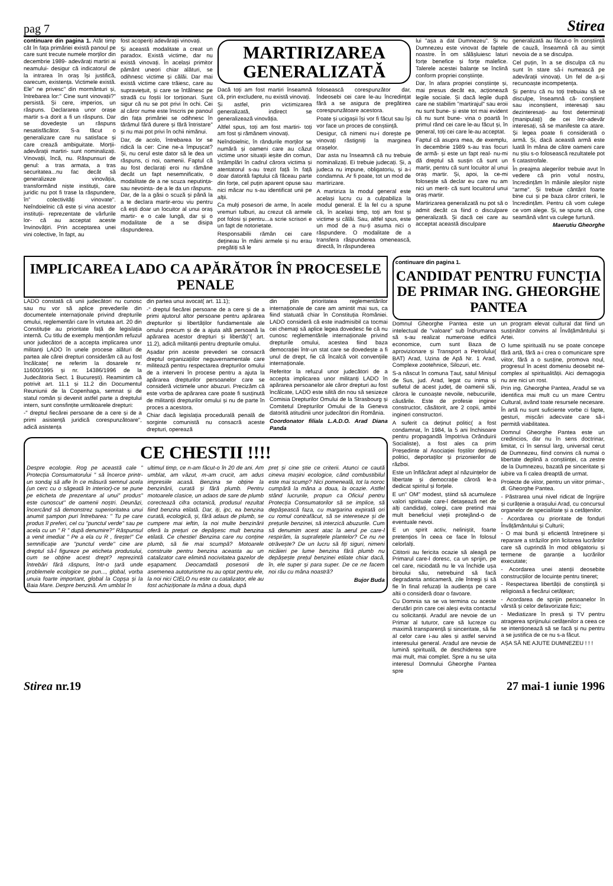pag 7 Stirea
continuare din pagina 1. Atât timp cât în fața primăriei există panoul pe care sunt trecute numele morților din decembrie 1989- adevărați martiri ai neamului- desigur că indicatorul de la intrarea în oraș își justifică, oarecum, existența. Victimele există. Ele" ne privesc" din mormânturi și, întrebarea lor:" Cine sunt vinovații?" persistă. Și cere, imperios, un răspuns. Declararea unor orașe martir s-a dorit a fi un răspuns. Dar se dovedește un răspuns nesatisfăcător. S-a făcut o generalizare care nu satisface și care crează ambiguitate. Morții- adevărații martiri- sunt nominalizați. Vinovații, încă, nu. Răspunsuri de genul: a tras armata, a tras securitatea...nu fac decât să generalizeze vinovăția, transformând niște instituții, care juridic nu pot fi trase la răspundere, în" colectivități vinovate". Neîndoielnic că este și vina acestor instituții- reprezentate de vârfurile lor- că au acceptat aceste învinovățiri. Prin acceptarea unei vini colective, în fapt, au
fost acoperiți adevărații vinovați.
Și această modalitate a creat un paradox. Există victime, dar nu există vinovați. În același primitor pământ uneori chiar alături, se odihnesc victime și călăi. Dar mai există victime care trăiesc, care au supraviețuit, și care se întâlnesc pe stradă cu foștii lor torționari. Sunt sigur că nu se pot privi în ochi. Cei al căror nume este înscris pe panoul din fața primăriei se odihnesc în tărâmul fără durere și fără întristare" și nu mai pot privi în ochii nimănui.
Dar, de acolo, întrebarea lor se ridică la cer: Cine ne-a împușcat? Și, nu cerul este dator să le dea un răspuns, ci noi, oamenii. Faptul că au fost declarați eroi nu rămâne decât un fapt nesemnificativ, o modalitate de a ne scuza neputința-sau nevointa- de a le da un răspuns. Dar, de la a găsi o scuză și până la a te declara martir-erou viu pentru că ești doar un locuitor al unui oraș martir- e o cale lungă, dar și o modalitate de a se disipa răspunderea.
MARTIRIZAREA GENERALIZATĂ
Dacă toți am fost martiri înseamnă că, prin excludere, nu există vinovați.
Și astfel, prin victimizarea generalizată, indirect se generalizează vinovăția.
Altfel spus, toți am fost martiri- toți am fost și rămânem vinovați.
Neîndoielnic, în rândurile morților se numără și oameni care au căzut victime unor situații ieșite din comun, întâmplări în cadrul cărora victima și atentatorul s-au trezit față în față doar datorită faptului că făceau parte din forțe, cel puțin aparent opuse sau nici măcar nu s-au identificat unii pe alții.
Ca mulți posesori de arme, în acele vremuri tulburi, au crezut că armele pot folosi și pentru...a scrie scrisori e un fapt de notorietate.
Responsabilii rămân cei care dețineau în mâini armele și nu erau pregătiți să le
folosească corespunzător dar, îndeosebi cei care le-au încredințat fără a se asigura de pregătirea corespunzătoare acestora.
Poate și ucigașii își vor fi făcut sau își vor face un proces de conștiință.
Desigur, că nimeni nu-i dorește pe vinovați răstigniți la marginea orașelor.
Dar asta nu înseamnă că nu trebuie nominalizați. Ei trebuie judecați. Și, a judeca nu impune, obligatoriu, și a-i condamna. Ar fi poate, tot un mod de martirizare.
A martiriza la modul general este același lucru cu a culpabiliza la modul general. E la fel cu a spune că, în același timp, toți am fost și victime și călăi. Sau, altfel spus, este un mod de a nu-ți asuma nici o răspundere. O modalitate de a transfera răspunderea omenească, directă, în răspunderea
lui "așa a dat Dumnezeu". Și nu Dumnezeu este vinovat de faptele noastre. În om sălășluiesc laturi forțe benefice și forțe malefice. Talerele acestei balanțe se înclină conform propriei conștiințe.
Dar, în afara propriei conștiințe și, mai presus decât ea, acționează legile sociale. Și dacă legile după care ne stabilim "martirajul" sau eroii nu sunt bune- și este tot mai evident că nu sunt bune- vina o poartă în primul rând cei care le-au făcut și, în general, toți cei care le-au acceptat.
Faptul că asupra mea, de exemplu, în decembrie 1989 s-au tras focuri de armă- și este un fapt real- nu-mi dă dreptul să susțin că sunt un martir, pentru că sunt locuitor al unui oraș martir. Și, apoi, la ce-mi folosește să declar eu care nu am nici un merit- că sunt locuitorul unui oraș martir.
Martirizarea generalizată nu pot să o admit decât ca fiind o disculpare generalizată. Și dacă cei care au acceptat această disculpare
generalizată au făcut-o în conștiință de cauză, înseamnă că au simțit nevoia de a se disculpa.
Cel puțin, în a se disculpa că nu sunt în stare să-i numească pe adevărații vinovați. Un fel de a-și recunoaște incompetența.
Și pentru că nu toți trebuiau să se disculpe, înseamnă că- conștient sau inconștient, interesați sau dezinteresați- au fost determinați (manipulați) de cei într-adevăr interesați, să se manifeste ca atare. Și legea poate fi considerată o armă. Și, dacă această armă este luată în mâna de către oameni care nu știu s-o folosească rezultatele pot fi catastrofale.
În preajma alegerilor trebuie avut în vedere că prin votul nostru, încredințăm în mâinile aleșilor niște "arme". Și trebuie cântărit foarte bine cui și pe baza căror criterii, le încredințăm. Pentru că vom culege ce vom alege. Și, se spune că, cine seamănă vânt va culege furtună.
Maerutiu Gheorghe
IMPLICAREA LADO CA APĂRĂTOR ÎN PROCESELE PENALE
LADO constată că unii judecători nu cunosc sau nu vor să aplice prevederile din documentele internaționale privind drepturile omului, reglementări care în virtutea art. 20 din Constituție au prioritate față de legislația internă. Cu titlu de exemplu menționăm refuzul unor judecători de a accepta implicarea unor militanți LADO în unele procese alături de partea ale cărei drepturi considerăm că au fost încălcate( ne referim la dosarele nr. 11600/1995 și nr. 14386/1996 de la Judecătoria Sect. 1 București). Reamintim că potrivit art. 11.1 și 11.2 din Documentul Reuniunii de la Copenhaga, semnat și de statul român și devenit astfel parte a dreptului intern, sunt consfințite următoarele drepturi:
-" dreptul fiecărei persoane de a cere și de a primi asistență juridică corespunzătoare", adică asistența
din partea unui avocat( art. 11.1);
-" dreptul fiecărei persoane de a cere și de a primi ajutorul altor persoane pentru apărarea drepturilor și libertăților fundamentale ale omului precum și de a ajuta altă persoană la apărarea acestor drepturi și libertăți"( art. 11.2), adică militanții pentru drepturile omului.
Așadar prin aceste prevederi se consacră dreptul organizațiilor neguvernamentale care militează pentru respectarea drepturilor omului de a interveni în procese pentru a ajuta la apărarea drepturilor persoanelor care se consideră victimele unor abuzuri. Precizăm că este vorba de apărarea care poate fi susținută de militanții drepturilor omului și nu de parte în proces a acestora.
Chiar dacă legislația procedurală penală de sorginte comunistă nu consacră aceste drepturi, operează
din plin prioritatea reglementărilor internaționale de care am amintit mai sus, ca fiind statuată chiar în Constituția României. LADO consideră că este inadmisibil ca tocmai cei chemați să aplice legea dovedesc fie că nu cunosc reglementările internaționale privind drepturile omului, acestea fiind baza democrației într-un stat care se dovedește a fi unul de drept, fie că încalcă voit convențiile internaționale.
Referitor la refuzul unor judecători de a accepta implicarea unor militanți LADO în apărarea persoanelor ale căror drepturi au fost încălcate, LADO este silită din nou să sesizeze Comisia Drepturilor Omului de la Strasbourg și Comitetul Drepturilor Omului de la Geneva datorită atitudinii unor judecători din România.
Coordonator filiala L.A.D.O. Arad Diana Panda
CE CHESTII !!!!
Despre ecologie. Rog pe această cale " Protecția Consumatorului " să încerce printr-un sondaj să afle în ce măsură semnul acela (un cerc cu o săgeată în interior)-ce se pune pe eticheta de prezentare al unui" produs" este cunoscut" de oamenii noștri. Deunăzi, încercând să demonstrez superioritatea unui anumit șampon puri întrebarea: " Tu pe care produs îl preferi, cel cu "punctul verde" sau pe acela cu un " R " după denumire?" Răspunsul a venit imediat " Pe a ela cu R , firește!" Ce semnificație are "punctul verde" cine are dreptul să-l figureze pe eticheta produsului, cum se obține acest drept? reprezintă întrebări fără răspuns, într-o țară unde problemele ecologice se pun..., global, vorba unuia foarte important, global la Copșa și la Baia Mare. Despre benzină. Am umblat în
ultimul timp, ce n-am făcut-o în 20 de ani. Am umblat, am văzut, m-am crucit, am adus impresiile acasă. Benzina se obține la benzinării, curată și fără plumb. Pentru motoarele clasice, un adaos de sare de plumb corectează cifra octanică, produsul rezultat fiind benzina etilată. Dar, iți, ipc, ea benzina curată, ecologică, și, fără adaus de plumb, se cumpere mai ieftin, la noi multe benzinării oferă la prețuri ce depășesc mult benzina etilată. Ce chestie! Benzina care nu conține plumb, să fie mai scumpă? Motoarele construite pentru benzina aceasta au un catalizator care elimină nocivitatea gazelor de eșapament. Deocamdată posesorii de asemenea autoturisme nu au optat pentru ele, la noi nici CIELO nu este cu catalizator, ele au fost achiziționate la mâna a doua, după
preț și cine știe ce criterii. Atunci ce caută cineva mașini ecologice, când combustibilul este mai scump? Nici pomeneală, tot la noroc cumpără la mâna a doua, la ocazie. Astfel stând lucrurile, propun ca Oficiul pentru Protecția Consumatorilor să se implice, să depășească faza, cu margarina expirată ori cu romul contrafăcut, să se intereseze și de prețurile benzinei, să interzică abuzurile. Cum să denumim acest atac la aerul pe care-l respirăm, la suprafețele plantelor? Ce nu ne otrăvește? De un lucru să fiți siguri, nimeni nicăieri pe lume benzina fără plumb nu depășește prețul benzinei etilate chiar dacă, în, ele super și para super. De ce ne facem noi rău cu mâna noastră?
Bujor Buda
continuare din pagina 1.
CANDIDAT PENTRU FUNCȚIA DE PRIMAR ING. GHEORGHE PANTEA
Domnul Gheorghe Pantea este un intelectual de "valoare" sub îndrumarea să s-au realizat numeroase edificii economice, cum sunt Baza de aprovizionare și Transport a Petrolului( BAT) Arad, Uzina de Apă Nr. 1 Arad, Complexe zootehnice, Silozuri, etc.
S-a născut în comuna Țauț, satul Minișul de Sus, jud. Arad, legat cu inima și sufletul de acest județ, de oamenii săi, cărora le cunoaște nevoile, nebucuriile, căutările. Este de profesie inginer constructor, căsătorit, are 2 copii, ambii ingineri constructori.
A suferit ca deținut politic( a fost condamnat, în 1984, la 5 ani închisoare pentru propagandă împotriva Orânduirii Socialiste), a fost ales ca prim Președinte al Asociației foștilor deținuți politici, deportaților și prizonierilor de război.
Este un înflăcărat adept al năzuințelor de libertate și democrație căroră le-a dedicat spiritul și forțele.
E un" OM" modest, știind să acumuleze valori spirituale care-l detașează net de alți candidați, colegi, care pretind mai mult beneficiul vieții protejând-o de eventuale nevoi.
E un spirit activ, neliniștit, foarte pretențios în ceea ce face în folosul celorlalți.
Cititorii au fericita ocazie să aleagă pe Primarul care-l doresc, ca un sprijin, pe cel care, niciodată nu le va închide ușa biroului său, netrebuind să facă degradanta anticameră, zile întregi și să fie în final refuzați la audiența pe care altii o consideră doar o favoare.
Cu Domnia sa se va termina cu aceste derutări prin care cei aleși evita contactul cu solicitanții. Aradul are nevoie de un Primar al tuturor, care să lucreze cu maximă transparență și sinceritate, să fie al celor care i-au ales și astfel servind interesului general. Aradul are nevoie de lumină spirituală, de deschiderea spre mai mult, mai complet. Spre a nu se uita interesul Domnului Gheorghe Pantea spre
un program elevat cultural dat fiind un susținător convins al Învățământului și Artei.
O lume spirituală nu se poate concepe fără artă, fără a-i crea o comunicare spre viitor, fără a o susține, promova noul, progresul în acest domeniu deosebit ne-complex al spiritualității. Aici demagogia nu are nici un rost.
Prin ing. Gheorghe Pantea, Aradul se va identifica mai mult cu un mare Centru Cultural, având toate resursele necesare.
În artă nu sunt suficiente vorbe ci fapte, gesturi, mișcări adecvate care să-i permită viabilitatea.
Domnul Gheorghe Pantea este un credincios, dar nu în sens doctrinar, limitat, ci în sensul larg, universal cerut de Dumnezeu, fiind convins că numai o libertate deplină a conștiinței, ca zestre de la Dumnezeu, bazată pe sinceritate și iubire va fi calea dreaptă de urmat.
Proiecte de viitor, pentru un viitor primar-, dl. Gheorghe Pantea.
- Păstrarea unui nivel ridicat de îngrijire și curățenie a orașului Arad, cu concursul organelor de specialitate și a cetățenilor.
- Acordarea cu prioritate de fonduri Învățământului și Culturii;
- O mai bună și eficientă întreținere și reparare a străzilor prin licitarea lucrărilor care să cuprindă în mod obligatoriu și termene de garanție a lucrărilor executate;
- Acordarea unei atenții deosebite construcțiilor de locuințe pentru tineret;
- Respectarea libertății de conștiință și religioasă a fiecărui cetățean;
- Acordarea de sprijin persoanelor în vârstă și celor defavorizate fizic;
- Mediatizare în presă și TV pentru atragerea sprijinului cetățenilor a ceea ce se intenționează să se facă și nu pentru a se justifica de ce nu s-a făcut.
AȘA SĂ NE AJUTE DUMNEZEU ! ! !
Stirea nr.19 27 mai-1 iunie 1996